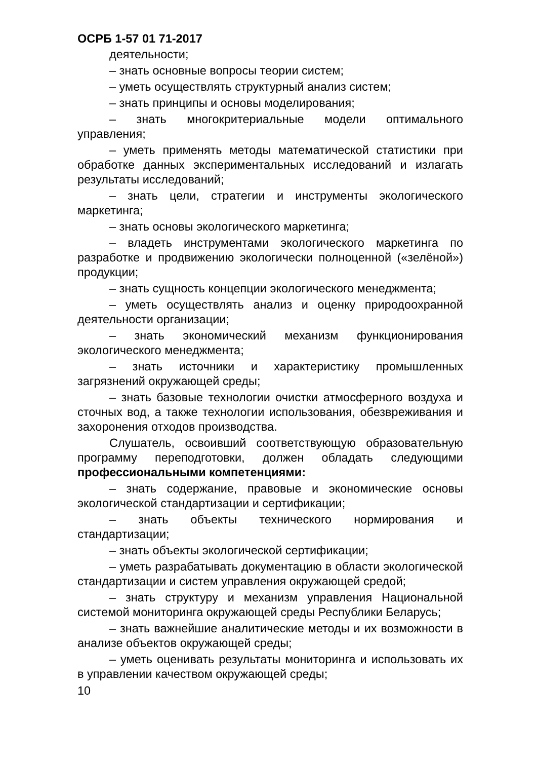ОСРБ 1-57 01 71-2017
деятельности;
– знать основные вопросы теории систем;
– уметь осуществлять структурный анализ систем;
– знать принципы и основы моделирования;
– знать многокритериальные модели оптимального управления;
– уметь применять методы математической статистики при обработке данных экспериментальных исследований и излагать результаты исследований;
– знать цели, стратегии и инструменты экологического маркетинга;
– знать основы экологического маркетинга;
– владеть инструментами экологического маркетинга по разработке и продвижению экологически полноценной («зелёной») продукции;
– знать сущность концепции экологического менеджмента;
– уметь осуществлять анализ и оценку природоохранной деятельности организации;
– знать экономический механизм функционирования экологического менеджмента;
– знать источники и характеристику промышленных загрязнений окружающей среды;
– знать базовые технологии очистки атмосферного воздуха и сточных вод, а также технологии использования, обезвреживания и захоронения отходов производства.
Слушатель, освоивший соответствующую образовательную программу переподготовки, должен обладать следующими профессиональными компетенциями:
– знать содержание, правовые и экономические основы экологической стандартизации и сертификации;
– знать объекты технического нормирования и стандартизации;
– знать объекты экологической сертификации;
– уметь разрабатывать документацию в области экологической стандартизации и систем управления окружающей средой;
– знать структуру и механизм управления Национальной системой мониторинга окружающей среды Республики Беларусь;
– знать важнейшие аналитические методы и их возможности в анализе объектов окружающей среды;
– уметь оценивать результаты мониторинга и использовать их в управлении качеством окружающей среды;
10